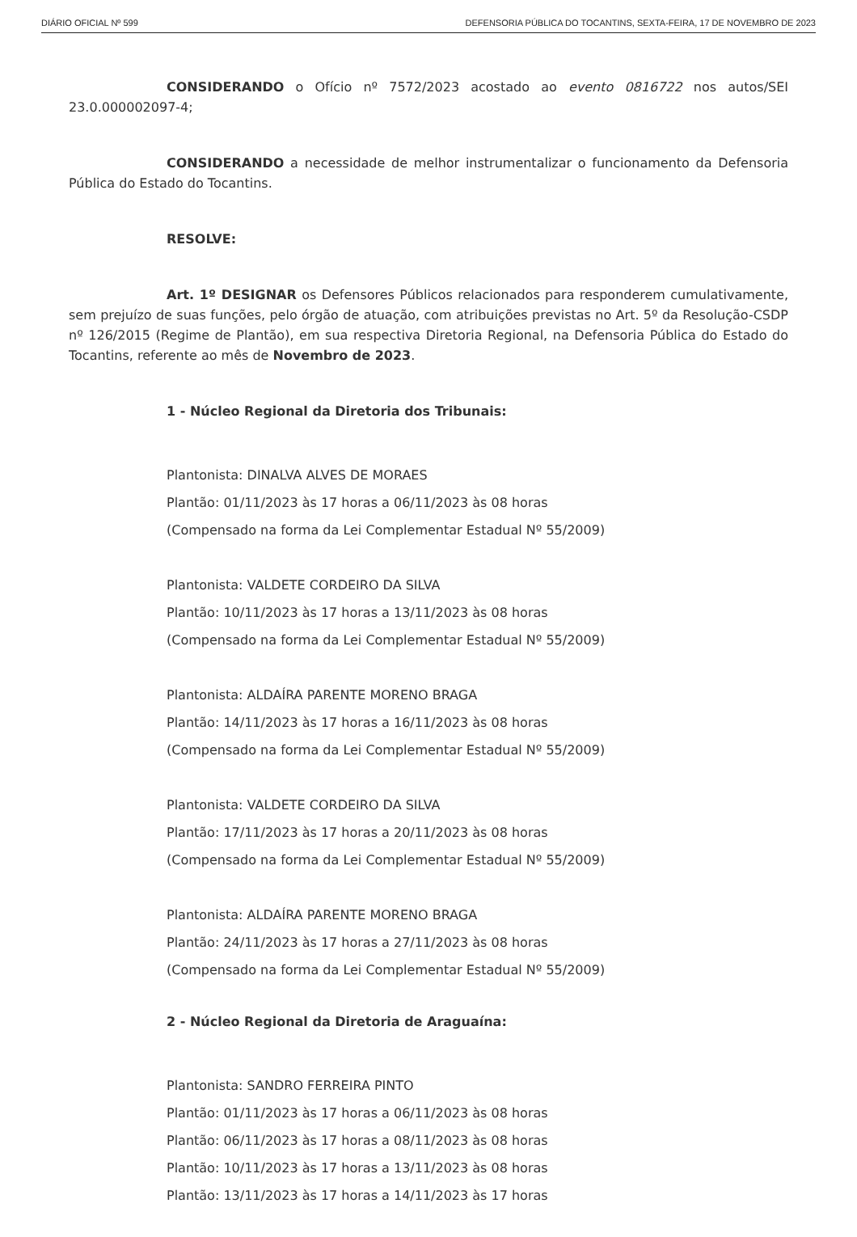DIÁRIO OFICIAL Nº 599 DEFENSORIA PÚBLICA DO TOCANTINS, SEXTA-FEIRA, 17 DE NOVEMBRO DE 2023
CONSIDERANDO o Ofício nº 7572/2023 acostado ao evento 0816722 nos autos/SEI 23.0.000002097-4;
CONSIDERANDO a necessidade de melhor instrumentalizar o funcionamento da Defensoria Pública do Estado do Tocantins.
RESOLVE:
Art. 1º DESIGNAR os Defensores Públicos relacionados para responderem cumulativamente, sem prejuízo de suas funções, pelo órgão de atuação, com atribuições previstas no Art. 5º da Resolução-CSDP nº 126/2015 (Regime de Plantão), em sua respectiva Diretoria Regional, na Defensoria Pública do Estado do Tocantins, referente ao mês de Novembro de 2023.
1 - Núcleo Regional da Diretoria dos Tribunais:
Plantonista: DINALVA ALVES DE MORAES
Plantão: 01/11/2023 às 17 horas a 06/11/2023 às 08 horas
(Compensado na forma da Lei Complementar Estadual Nº 55/2009)
Plantonista: VALDETE CORDEIRO DA SILVA
Plantão: 10/11/2023 às 17 horas a 13/11/2023 às 08 horas
(Compensado na forma da Lei Complementar Estadual Nº 55/2009)
Plantonista: ALDAÍRA PARENTE MORENO BRAGA
Plantão: 14/11/2023 às 17 horas a 16/11/2023 às 08 horas
(Compensado na forma da Lei Complementar Estadual Nº 55/2009)
Plantonista: VALDETE CORDEIRO DA SILVA
Plantão: 17/11/2023 às 17 horas a 20/11/2023 às 08 horas
(Compensado na forma da Lei Complementar Estadual Nº 55/2009)
Plantonista: ALDAÍRA PARENTE MORENO BRAGA
Plantão: 24/11/2023 às 17 horas a 27/11/2023 às 08 horas
(Compensado na forma da Lei Complementar Estadual Nº 55/2009)
2 - Núcleo Regional da Diretoria de Araguaína:
Plantonista: SANDRO FERREIRA PINTO
Plantão: 01/11/2023 às 17 horas a 06/11/2023 às 08 horas
Plantão: 06/11/2023 às 17 horas a 08/11/2023 às 08 horas
Plantão: 10/11/2023 às 17 horas a 13/11/2023 às 08 horas
Plantão: 13/11/2023 às 17 horas a 14/11/2023 às 17 horas